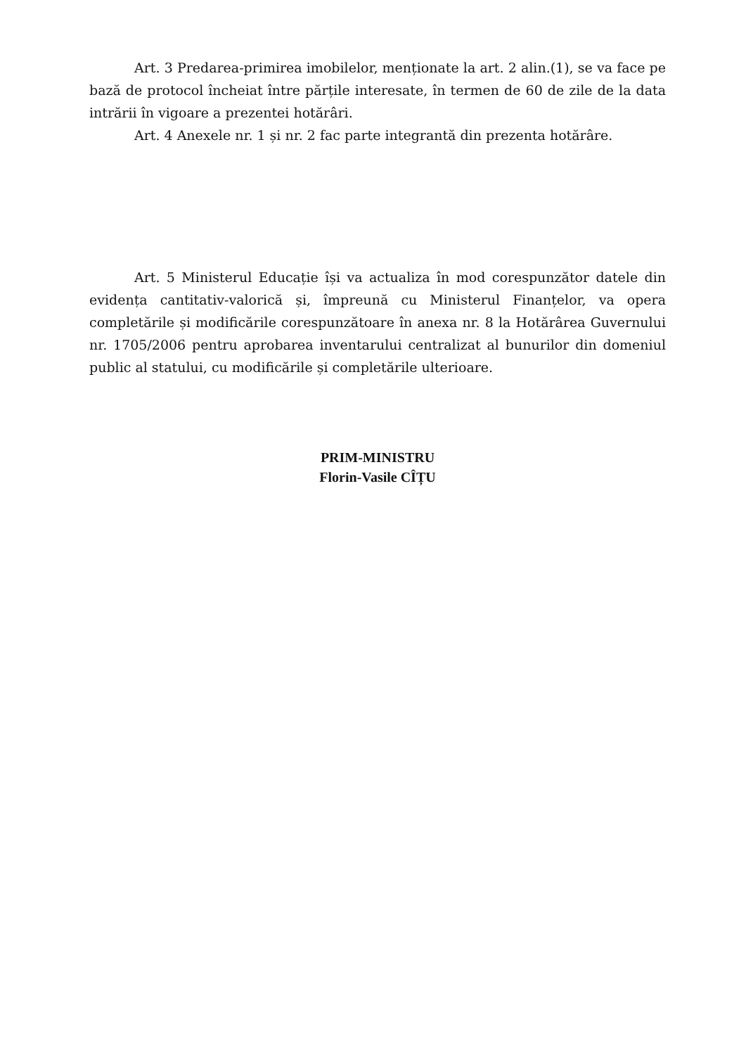Art. 3 Predarea-primirea imobilelor, menționate la art. 2 alin.(1), se va face pe bază de protocol încheiat între părțile interesate, în termen de 60 de zile de la data intrării în vigoare a prezentei hotărâri.
Art. 4 Anexele nr. 1 și nr. 2 fac parte integrantă din prezenta hotărâre.
Art. 5 Ministerul Educație își va actualiza în mod corespunzător datele din evidența cantitativ-valorică și, împreună cu Ministerul Finanțelor, va opera completările și modificările corespunzătoare în anexa nr. 8 la Hotărârea Guvernului nr. 1705/2006 pentru aprobarea inventarului centralizat al bunurilor din domeniul public al statului, cu modificările și completările ulterioare.
PRIM-MINISTRU
Florin-Vasile CÎȚU